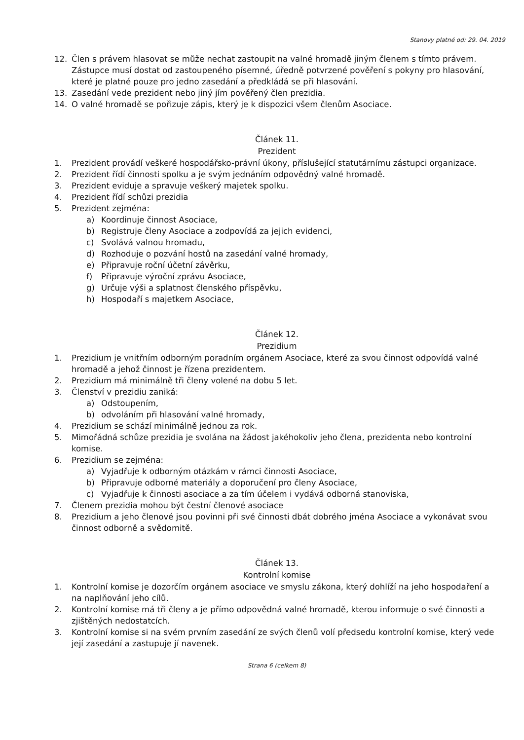Stanovy platné od: 29. 04. 2019
12. Člen s právem hlasovat se může nechat zastoupit na valné hromadě jiným členem s tímto právem. Zástupce musí dostat od zastoupeného písemné, úředně potvrzené pověření s pokyny pro hlasování, které je platné pouze pro jedno zasedání a předkládá se při hlasování.
13. Zasedání vede prezident nebo jiný jím pověřený člen prezidia.
14. O valné hromadě se pořizuje zápis, který je k dispozici všem členům Asociace.
Článek 11.
Prezident
1. Prezident provádí veškeré hospodářsko-právní úkony, příslušející statutárnímu zástupci organizace.
2. Prezident řídí činnosti spolku a je svým jednáním odpovědný valné hromadě.
3. Prezident eviduje a spravuje veškerý majetek spolku.
4. Prezident řídí schůzi prezidia
5. Prezident zejména:
a) Koordinuje činnost Asociace,
b) Registruje členy Asociace a zodpovídá za jejich evidenci,
c) Svolává valnou hromadu,
d) Rozhoduje o pozvání hostů na zasedání valné hromady,
e) Připravuje roční účetní závěrku,
f) Připravuje výroční zprávu Asociace,
g) Určuje výši a splatnost členského příspěvku,
h) Hospodaří s majetkem Asociace,
Článek 12.
Prezidium
1. Prezidium je vnitřním odborným poradním orgánem Asociace, které za svou činnost odpovídá valné hromadě a jehož činnost je řízena prezidentem.
2. Prezidium má minimálně tři členy volené na dobu 5 let.
3. Členství v prezidiu zaniká:
a) Odstoupením,
b) odvoláním při hlasování valné hromady,
4. Prezidium se schází minimálně jednou za rok.
5. Mimořádná schůze prezidia je svolána na žádost jakéhokoliv jeho člena, prezidenta nebo kontrolní komise.
6. Prezidium se zejména:
a) Vyjadřuje k odborným otázkám v rámci činnosti Asociace,
b) Připravuje odborné materiály a doporučení pro členy Asociace,
c) Vyjadřuje k činnosti asociace a za tím účelem i vydává odborná stanoviska,
7. Členem prezidia mohou být čestní členové asociace
8. Prezidium a jeho členové jsou povinni při své činnosti dbát dobrého jména Asociace a vykonávat svou činnost odborně a svědomitě.
Článek 13.
Kontrolní komise
1. Kontrolní komise je dozorčím orgánem asociace ve smyslu zákona, který dohlíží na jeho hospodaření a na naplňování jeho cílů.
2. Kontrolní komise má tři členy a je přímo odpovědná valné hromadě, kterou informuje o své činnosti a zjištěných nedostatcích.
3. Kontrolní komise si na svém prvním zasedání ze svých členů volí předsedu kontrolní komise, který vede její zasedání a zastupuje jí navenek.
Strana 6 (celkem 8)